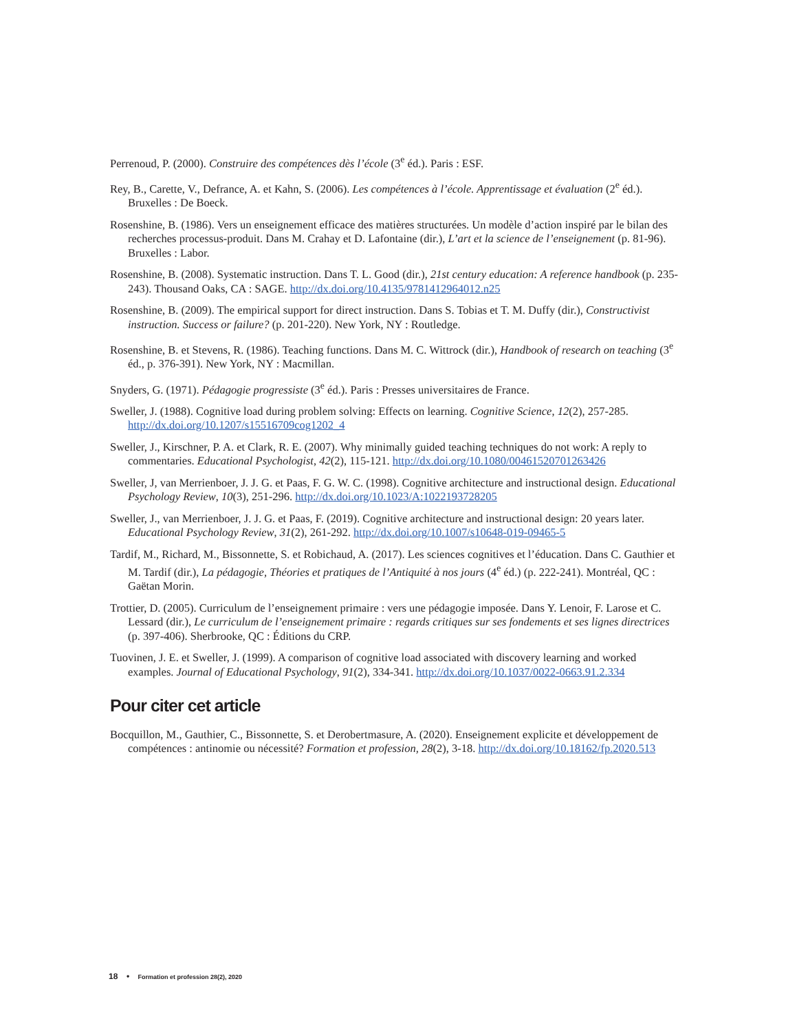Perrenoud, P. (2000). Construire des compétences dès l’école (3<sup>e</sup> éd.). Paris : ESF.
Rey, B., Carette, V., Defrance, A. et Kahn, S. (2006). Les compétences à l’école. Apprentissage et évaluation (2<sup>e</sup> éd.). Bruxelles : De Boeck.
Rosenshine, B. (1986). Vers un enseignement efficace des matières structurées. Un modèle d’action inspiré par le bilan des recherches processus-produit. Dans M. Crahay et D. Lafontaine (dir.), L’art et la science de l’enseignement (p. 81-96). Bruxelles : Labor.
Rosenshine, B. (2008). Systematic instruction. Dans T. L. Good (dir.), 21st century education: A reference handbook (p. 235-243). Thousand Oaks, CA : SAGE. http://dx.doi.org/10.4135/9781412964012.n25
Rosenshine, B. (2009). The empirical support for direct instruction. Dans S. Tobias et T. M. Duffy (dir.), Constructivist instruction. Success or failure? (p. 201-220). New York, NY : Routledge.
Rosenshine, B. et Stevens, R. (1986). Teaching functions. Dans M. C. Wittrock (dir.), Handbook of research on teaching (3<sup>e</sup> éd., p. 376-391). New York, NY : Macmillan.
Snyders, G. (1971). Pédagogie progressiste (3<sup>e</sup> éd.). Paris : Presses universitaires de France.
Sweller, J. (1988). Cognitive load during problem solving: Effects on learning. Cognitive Science, 12(2), 257-285. http://dx.doi.org/10.1207/s15516709cog1202_4
Sweller, J., Kirschner, P. A. et Clark, R. E. (2007). Why minimally guided teaching techniques do not work: A reply to commentaries. Educational Psychologist, 42(2), 115-121. http://dx.doi.org/10.1080/00461520701263426
Sweller, J, van Merrienboer, J. J. G. et Paas, F. G. W. C. (1998). Cognitive architecture and instructional design. Educational Psychology Review, 10(3), 251-296. http://dx.doi.org/10.1023/A:1022193728205
Sweller, J., van Merrienboer, J. J. G. et Paas, F. (2019). Cognitive architecture and instructional design: 20 years later. Educational Psychology Review, 31(2), 261-292. http://dx.doi.org/10.1007/s10648-019-09465-5
Tardif, M., Richard, M., Bissonnette, S. et Robichaud, A. (2017). Les sciences cognitives et l’éducation. Dans C. Gauthier et M. Tardif (dir.), La pédagogie, Théories et pratiques de l’Antiquité à nos jours (4<sup>e</sup> éd.) (p. 222-241). Montréal, QC : Gaëtan Morin.
Trottier, D. (2005). Curriculum de l’enseignement primaire : vers une pédagogie imposée. Dans Y. Lenoir, F. Larose et C. Lessard (dir.), Le curriculum de l’enseignement primaire : regards critiques sur ses fondements et ses lignes directrices (p. 397-406). Sherbrooke, QC : Éditions du CRP.
Tuovinen, J. E. et Sweller, J. (1999). A comparison of cognitive load associated with discovery learning and worked examples. Journal of Educational Psychology, 91(2), 334-341. http://dx.doi.org/10.1037/0022-0663.91.2.334
Pour citer cet article
Bocquillon, M., Gauthier, C., Bissonnette, S. et Derobertmasure, A. (2020). Enseignement explicite et développement de compétences : antinomie ou nécessité? Formation et profession, 28(2), 3-18. http://dx.doi.org/10.18162/fp.2020.513
18 • Formation et profession 28(2), 2020